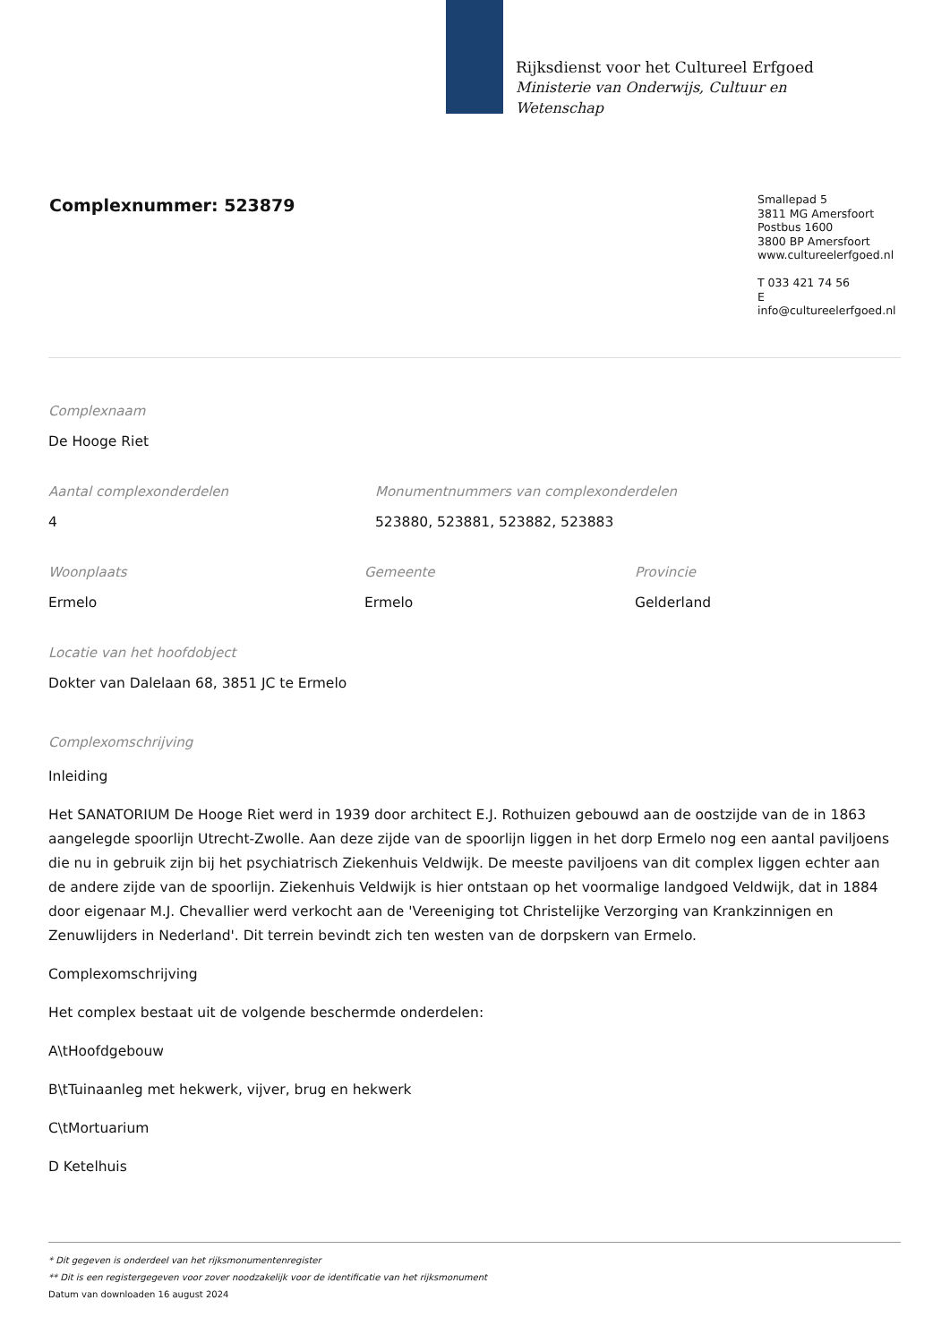Rijksdienst voor het Cultureel Erfgoed
Ministerie van Onderwijs, Cultuur en
Wetenschap
Complexnummer: 523879
Smallepad 5
3811 MG Amersfoort
Postbus 1600
3800 BP Amersfoort
www.cultureelerfgoed.nl
T 033 421 74 56
E info@cultureelerfgoed.nl
Complexnaam
De Hooge Riet
Aantal complexonderdelen
4
Monumentnummers van complexonderdelen
523880, 523881, 523882, 523883
Woonplaats
Ermelo
Gemeente
Ermelo
Provincie
Gelderland
Locatie van het hoofdobject
Dokter van Dalelaan 68, 3851 JC te Ermelo
Complexomschrijving
Inleiding
Het SANATORIUM De Hooge Riet werd in 1939 door architect E.J. Rothuizen gebouwd aan de oostzijde van de in 1863 aangelegde spoorlijn Utrecht-Zwolle. Aan deze zijde van de spoorlijn liggen in het dorp Ermelo nog een aantal paviljoens die nu in gebruik zijn bij het psychiatrisch Ziekenhuis Veldwijk. De meeste paviljoens van dit complex liggen echter aan de andere zijde van de spoorlijn. Ziekenhuis Veldwijk is hier ontstaan op het voormalige landgoed Veldwijk, dat in 1884 door eigenaar M.J. Chevallier werd verkocht aan de 'Vereeniging tot Christelijke Verzorging van Krankzinnigen en Zenuwlijders in Nederland'. Dit terrein bevindt zich ten westen van de dorpskern van Ermelo.
Complexomschrijving
Het complex bestaat uit de volgende beschermde onderdelen:
A\tHoofdgebouw
B\tTuinaanleg met hekwerk, vijver, brug en hekwerk
C\tMortuarium
D Ketelhuis
* Dit gegeven is onderdeel van het rijksmonumentenregister
** Dit is een registergegeven voor zover noodzakelijk voor de identificatie van het rijksmonument
Datum van downloaden 16 august 2024